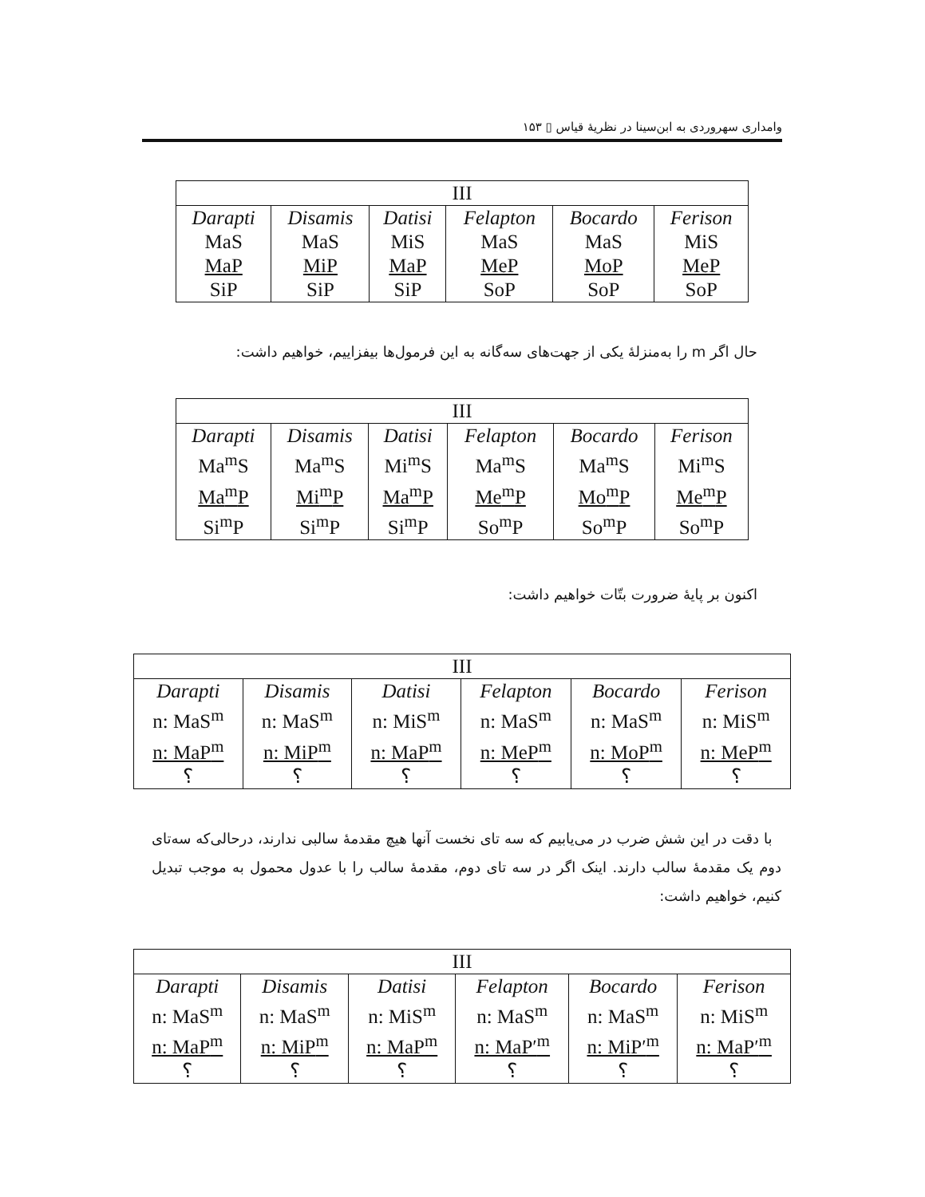وامداری سهروردی به ابن‌سینا در نظریهٔ قیاس ▯ ۱۵۳
| III | | | | | |
| --- | --- | --- | --- | --- | --- |
| Darapti MaS MaP SiP | Disamis MaS MiP SiP | Datisi MiS MaP SiP | Felapton MaS MeP SoP | Bocardo MaS MoP SoP | Ferison MiS MeP SoP |
حال اگر m را به‌منزلهٔ یکی از جهت‌های سه‌گانه به این فرمول‌ها بیفزاییم، خواهیم داشت:
| III | | | | | |
| --- | --- | --- | --- | --- | --- |
| Darapti Ma<sup>m</sup>S Ma<sup>m</sup>P Si<sup>m</sup>P | Disamis Ma<sup>m</sup>S Mi<sup>m</sup>P Si<sup>m</sup>P | Datisi Mi<sup>m</sup>S Ma<sup>m</sup>P Si<sup>m</sup>P | Felapton Ma<sup>m</sup>S Me<sup>m</sup>P So<sup>m</sup>P | Bocardo Ma<sup>m</sup>S Mo<sup>m</sup>P So<sup>m</sup>P | Ferison Mi<sup>m</sup>S Me<sup>m</sup>P So<sup>m</sup>P |
اکنون بر پایهٔ ضرورت بتّات خواهیم داشت:
| III | | | | | |
| --- | --- | --- | --- | --- | --- |
| Darapti n: MaS<sup>m</sup> n: MaP<sup>m</sup> ؟ | Disamis n: MaS<sup>m</sup> n: MiP<sup>m</sup> ؟ | Datisi n: MiS<sup>m</sup> n: MaP<sup>m</sup> ؟ | Felapton n: MaS<sup>m</sup> n: MeP<sup>m</sup> ؟ | Bocardo n: MaS<sup>m</sup> n: MoP<sup>m</sup> ؟ | Ferison n: MiS<sup>m</sup> n: MeP<sup>m</sup> ؟ |
با دقت در این شش ضرب در می‌یابیم که سه تای نخست آنها هیچ مقدمهٔ سالبی ندارند، درحالی‌که سه‌تای دوم یک مقدمهٔ سالب دارند. اینک اگر در سه تای دوم، مقدمهٔ سالب را با عدول محمول به موجب تبدیل کنیم، خواهیم داشت:
| III | | | | | |
| --- | --- | --- | --- | --- | --- |
| Darapti n: MaS<sup>m</sup> n: MaP<sup>m</sup> ؟ | Disamis n: MaS<sup>m</sup> n: MiP<sup>m</sup> ؟ | Datisi n: MiS<sup>m</sup> n: MaP<sup>m</sup> ؟ | Felapton n: MaS<sup>m</sup> n: MaP′<sup>m</sup> ؟ | Bocardo n: MaS<sup>m</sup> n: MiP′<sup>m</sup> ؟ | Ferison n: MiS<sup>m</sup> n: MaP′<sup>m</sup> ؟ |